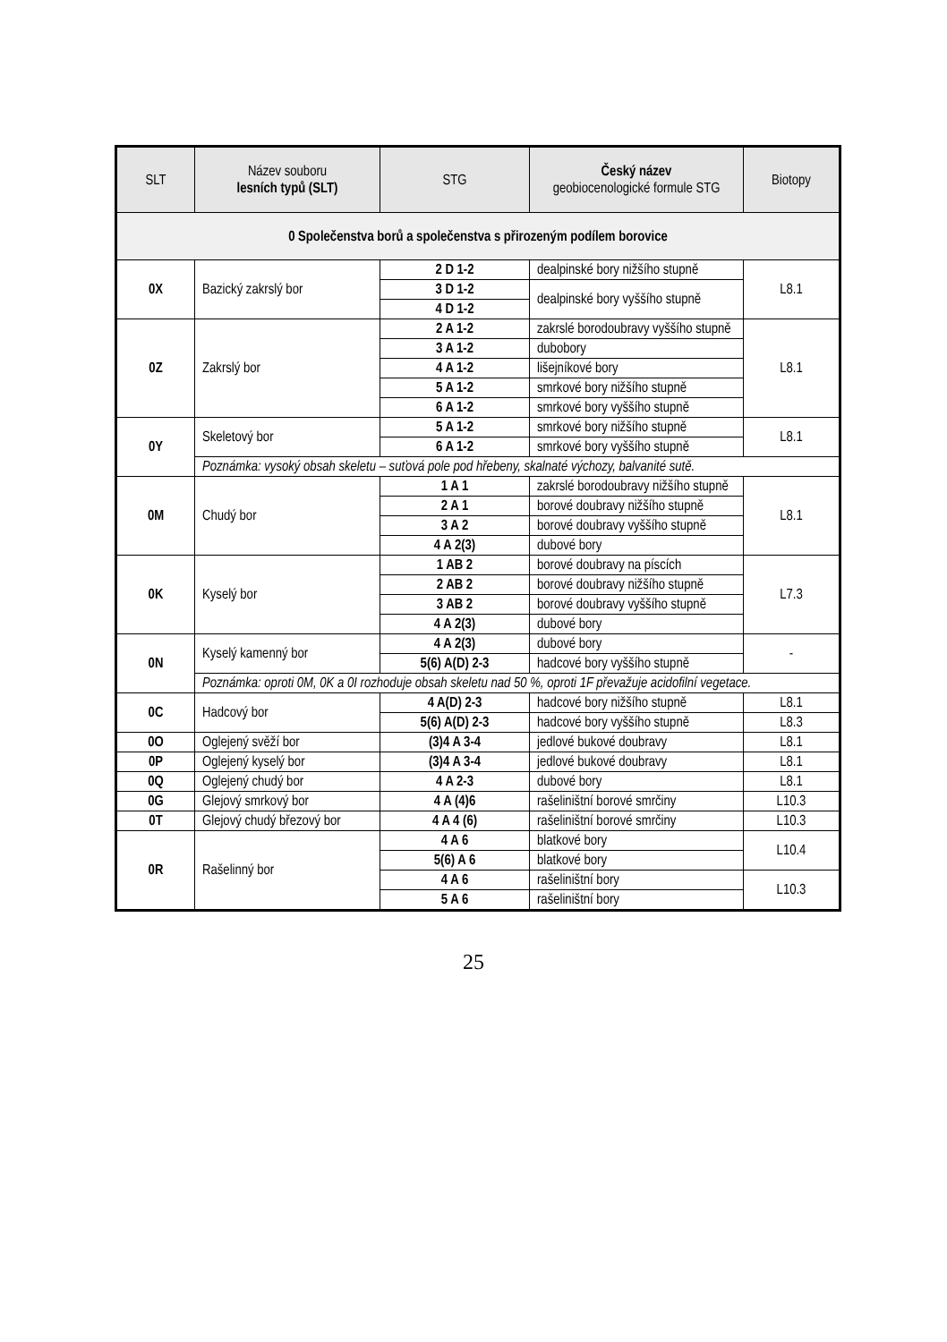| SLT | Název souboru lesních typů (SLT) | STG | Český název geobiocenologické formule STG | Biotopy |
| --- | --- | --- | --- | --- |
| 0 Společenstva borů a společenstva s přirozeným podílem borovice | | | | |
| 0X | Bazický zakrslý bor | 2 D 1-2 | dealpinské bory nižšího stupně | L8.1 |
| | | 3 D 1-2 | dealpinské bory vyššího stupně | |
| | | 4 D 1-2 | | |
| 0Z | Zakrslý bor | 2 A 1-2 | zakrslé borodoubravy vyššího stupně | L8.1 |
| | | 3 A 1-2 | dubobory | |
| | | 4 A 1-2 | lišejníkové bory | |
| | | 5 A 1-2 | smrkové bory nižšího stupně | |
| | | 6 A 1-2 | smrkové bory vyššího stupně | |
| 0Y | Skeletový bor | 5 A 1-2 | smrkové bory nižšího stupně | L8.1 |
| | | 6 A 1-2 | smrkové bory vyššího stupně | |
| | Poznámka: vysoký obsah skeletu – suťová pole pod hřebeny, skalnaté výchozy, balvanité sutě. | | | |
| 0M | Chudý bor | 1 A 1 | zakrslé borodoubravy nižšího stupně | L8.1 |
| | | 2 A 1 | borové doubravy nižšího stupně | |
| | | 3 A 2 | borové doubravy vyššího stupně | |
| | | 4 A 2(3) | dubové bory | |
| 0K | Kyselý bor | 1 AB 2 | borové doubravy na píscích | L7.3 |
| | | 2 AB 2 | borové doubravy nižšího stupně | |
| | | 3 AB 2 | borové doubravy vyššího stupně | |
| | | 4 A 2(3) | dubové bory | |
| 0N | Kyselý kamenný bor | 4 A 2(3) | dubové bory | - |
| | | 5(6) A(D) 2-3 | hadcové bory vyššího stupně | |
| | Poznámka: oproti 0M, 0K a 0I rozhoduje obsah skeletu nad 50 %, oproti 1F převažuje acidofilní vegetace. | | | |
| 0C | Hadcový bor | 4 A(D) 2-3 | hadcové bory nižšího stupně | L8.1 |
| | | 5(6) A(D) 2-3 | hadcové bory vyššího stupně | L8.3 |
| 0O | Oglejený svěží bor | (3)4 A 3-4 | jedlové bukové doubravy | L8.1 |
| 0P | Oglejený kyselý bor | (3)4 A 3-4 | jedlové bukové doubravy | L8.1 |
| 0Q | Oglejený chudý bor | 4 A 2-3 | dubové bory | L8.1 |
| 0G | Glejový smrkový bor | 4 A (4)6 | rašeliništní borové smrčiny | L10.3 |
| 0T | Glejový chudý březový bor | 4 A 4 (6) | rašeliništní borové smrčiny | L10.3 |
| 0R | Rašelinný bor | 4 A 6 | blatkové bory | L10.4 |
| | | 5(6) A 6 | blatkové bory | |
| | | 4 A 6 | rašeliništní bory | L10.3 |
| | | 5 A 6 | rašeliništní bory | |
25